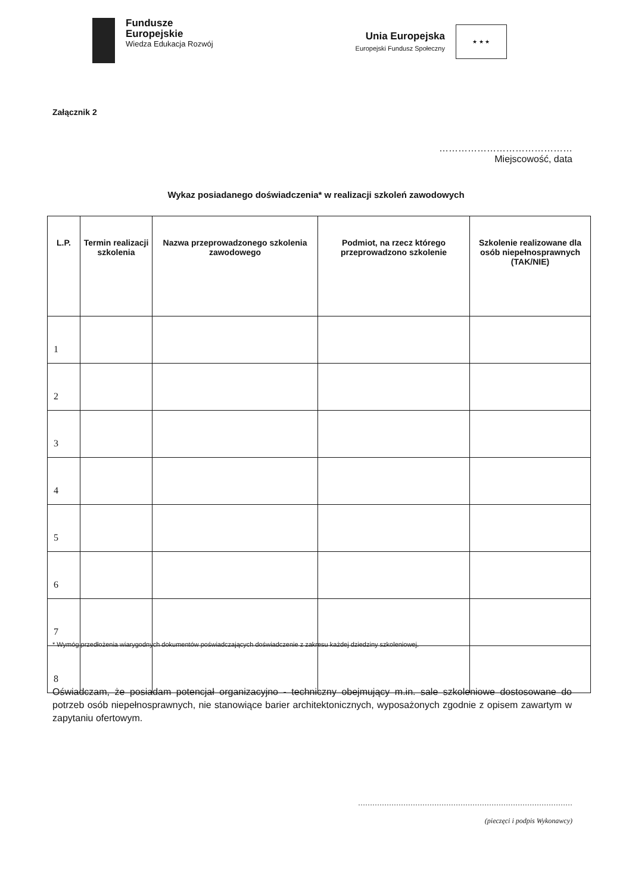Fundusze
Europejskie
Wiedza Edukacja Rozwój
Unia Europejska
Europejski Fundusz Społeczny
★ ★ ★
Załącznik 2
……………………………………
Miejscowość, data
Wykaz posiadanego doświadczenia* w realizacji szkoleń zawodowych
| L.P. | Termin realizacji szkolenia | Nazwa przeprowadzonego szkolenia zawodowego | Podmiot, na rzecz którego przeprowadzono szkolenie | Szkolenie realizowane dla osób niepełnosprawnych (TAK/NIE) |
| --- | --- | --- | --- | --- |
| 1 | | | | |
| 2 | | | | |
| 3 | | | | |
| 4 | | | | |
| 5 | | | | |
| 6 | | | | |
| 7 | | | | |
| 8 | | | | |
* Wymóg przedłożenia wiarygodnych dokumentów poświadczających doświadczenie z zakresu każdej dziedziny szkoleniowej.
Oświadczam, że posiadam potencjał organizacyjno - techniczny obejmujący m.in. sale szkoleniowe dostosowane do potrzeb osób niepełnosprawnych, nie stanowiące barier architektonicznych, wyposażonych zgodnie z opisem zawartym w zapytaniu ofertowym.
………………………………………………………………………………
(pieczęci i podpis Wykonawcy)